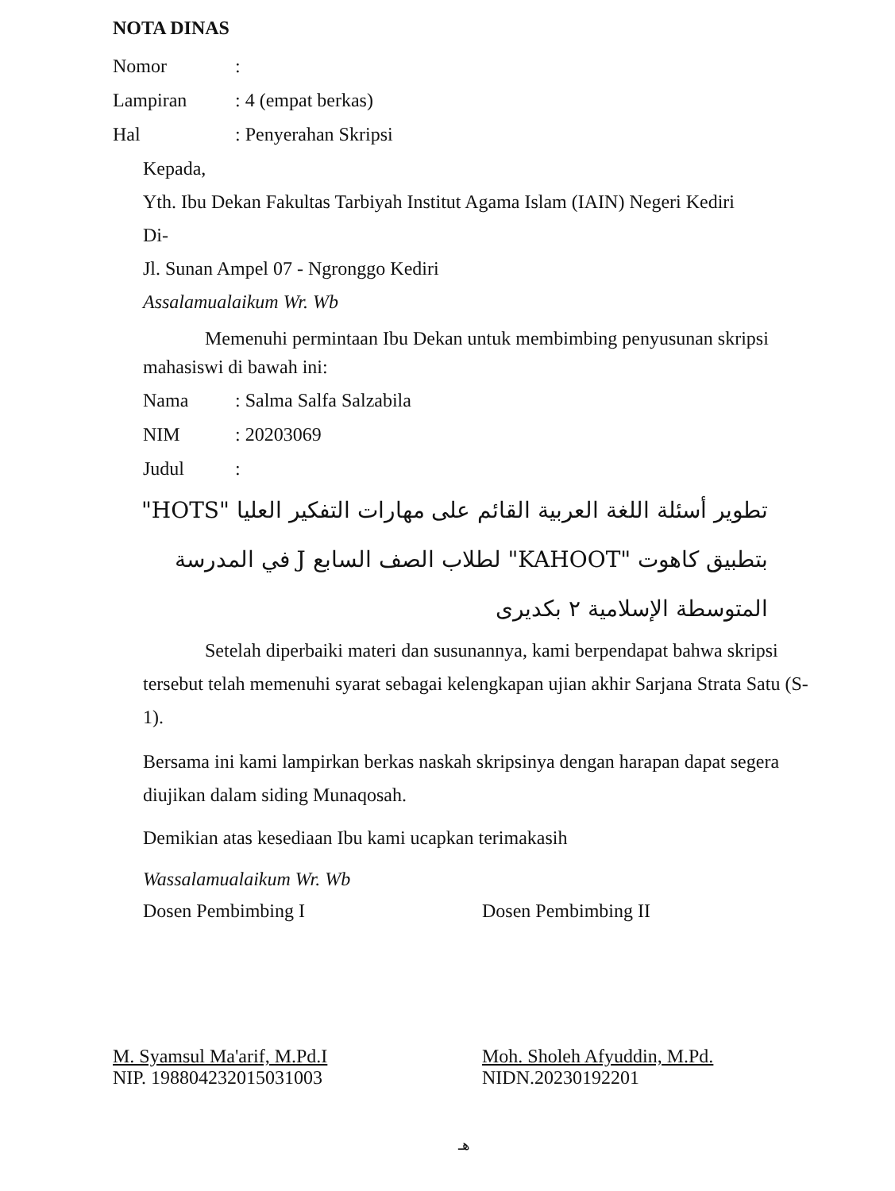NOTA DINAS
Nomor:
Lampiran: 4 (empat berkas)
Hal: Penyerahan Skripsi
Kepada,
Yth. Ibu Dekan Fakultas Tarbiyah Institut Agama Islam (IAIN) Negeri Kediri
Di-
Jl. Sunan Ampel 07 - Ngronggo Kediri
Assalamualaikum Wr. Wb
Memenuhi permintaan Ibu Dekan untuk membimbing penyusunan skripsi
mahasiswi di bawah ini:
Nama: Salma Salfa Salzabila
NIM: 20203069
Judul:
تطوير أسئلة اللغة العربية القائم على مهارات التفكير العليا "HOTS" بتطبيق كاهوت "KAHOOT" لطلاب الصف السابع J في المدرسة المتوسطة الإسلامية ٢ بكديرى
Setelah diperbaiki materi dan susunannya, kami berpendapat bahwa skripsi tersebut telah memenuhi syarat sebagai kelengkapan ujian akhir Sarjana Strata Satu (S-1).
Bersama ini kami lampirkan berkas naskah skripsinya dengan harapan dapat segera diujikan dalam siding Munaqosah.
Demikian atas kesediaan Ibu kami ucapkan terimakasih
Wassalamualaikum Wr. Wb
Dosen Pembimbing I Dosen Pembimbing II
M. Syamsul Ma'arif, M.Pd.I
NIP. 198804232015031003
Moh. Sholeh Afyuddin, M.Pd.
NIDN.20230192201
هـ